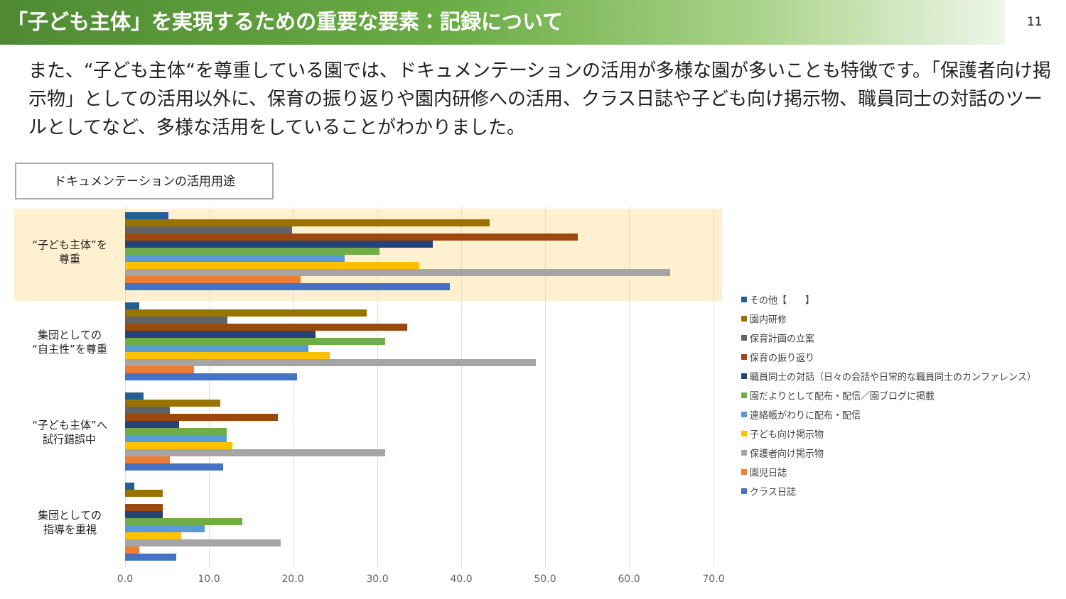「子ども主体」を実現するための重要な要素：記録について
11
また、“子ども主体“を尊重している園では、ドキュメンテーションの活用が多様な園が多いことも特徴です。「保護者向け掲示物」としての活用以外に、保育の振り返りや園内研修への活用、クラス日誌や子ども向け掲示物、職員同士の対話のツールとしてなど、多様な活用をしていることがわかりました。
ドキュメンテーションの活用用途
“子ども主体”を
尊重
集団としての
“自主性”を尊重
“子ども主体”へ
試行錯誤中
集団としての
指導を重視
0.0 10.0 20.0 30.0 40.0 50.0 60.0 70.0
その他【　　】
園内研修
保育計画の立案
保育の振り返り
職員同士の対話（日々の会話や日常的な職員同士のカンファレンス）
園だよりとして配布・配信／園ブログに掲載
連絡帳がわりに配布・配信
子ども向け掲示物
保護者向け掲示物
園児日誌
クラス日誌